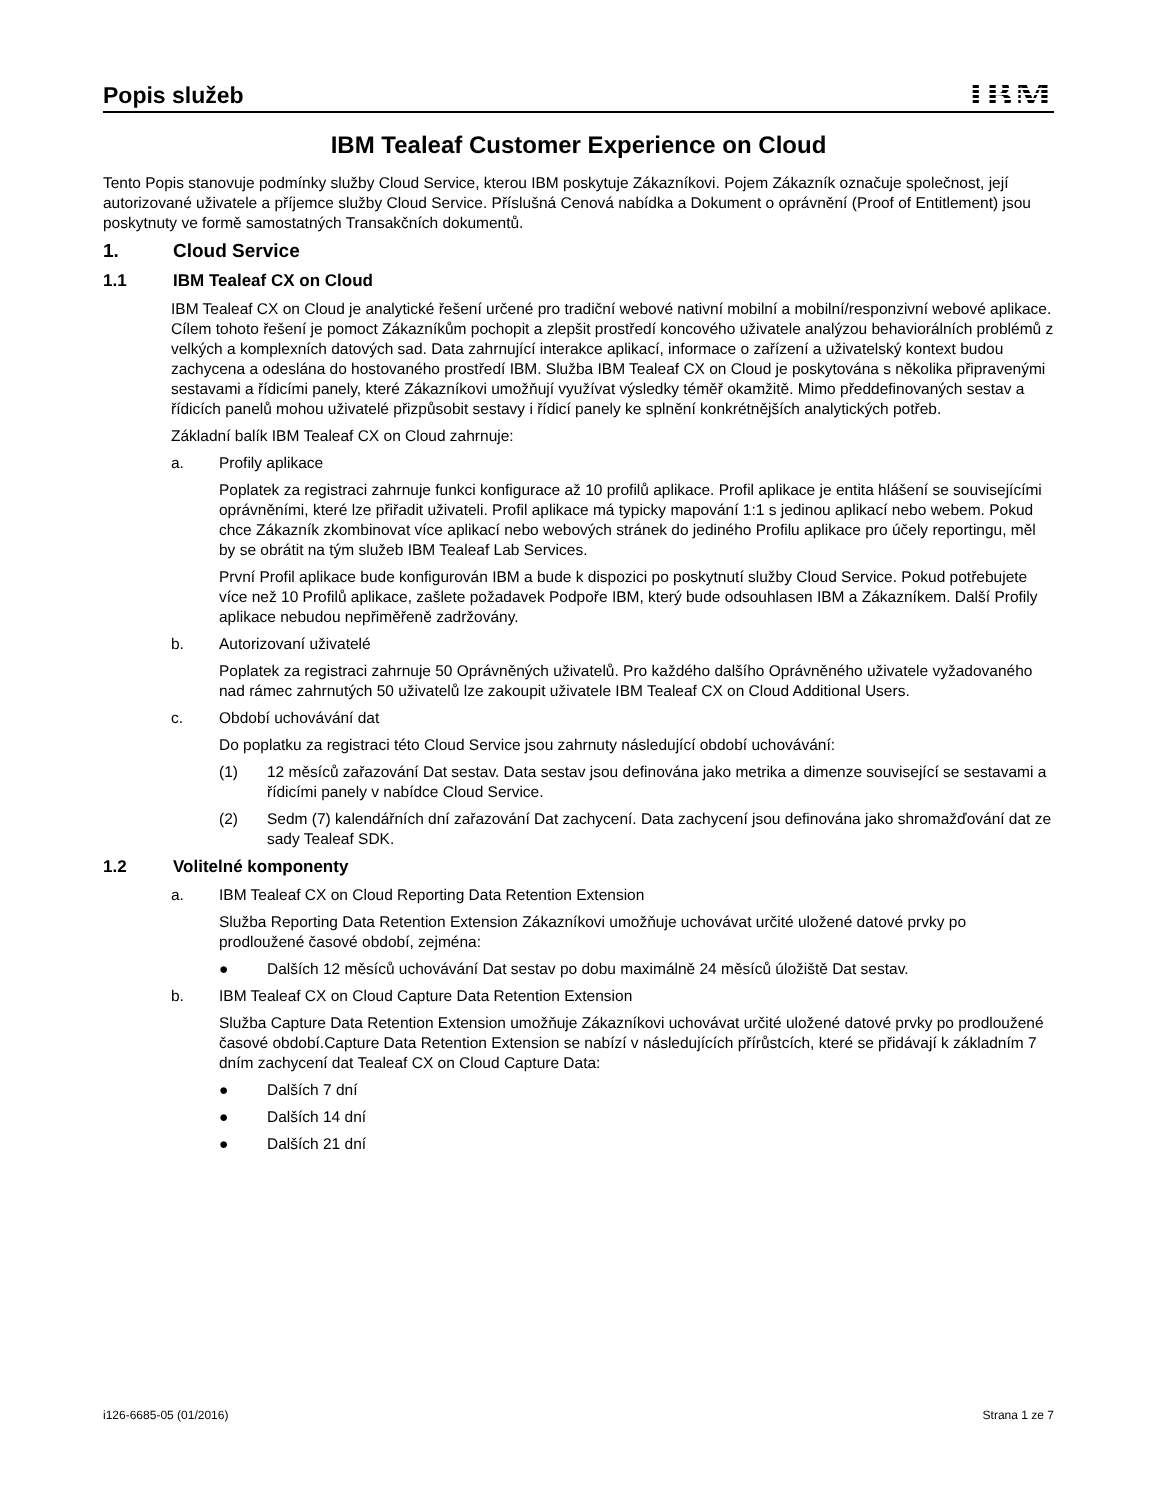Popis služeb
IBM
IBM Tealeaf Customer Experience on Cloud
Tento Popis stanovuje podmínky služby Cloud Service, kterou IBM poskytuje Zákazníkovi. Pojem Zákazník označuje společnost, její autorizované uživatele a příjemce služby Cloud Service. Příslušná Cenová nabídka a Dokument o oprávnění (Proof of Entitlement) jsou poskytnuty ve formě samostatných Transakčních dokumentů.
1. Cloud Service
1.1 IBM Tealeaf CX on Cloud
IBM Tealeaf CX on Cloud je analytické řešení určené pro tradiční webové nativní mobilní a mobilní/responzivní webové aplikace. Cílem tohoto řešení je pomoct Zákazníkům pochopit a zlepšit prostředí koncového uživatele analýzou behaviorálních problémů z velkých a komplexních datových sad. Data zahrnující interakce aplikací, informace o zařízení a uživatelský kontext budou zachycena a odeslána do hostovaného prostředí IBM. Služba IBM Tealeaf CX on Cloud je poskytována s několika připravenými sestavami a řídicími panely, které Zákazníkovi umožňují využívat výsledky téměř okamžitě. Mimo předdefinovaných sestav a řídicích panelů mohou uživatelé přizpůsobit sestavy i řídicí panely ke splnění konkrétnějších analytických potřeb.
Základní balík IBM Tealeaf CX on Cloud zahrnuje:
a. Profily aplikace
Poplatek za registraci zahrnuje funkci konfigurace až 10 profilů aplikace. Profil aplikace je entita hlášení se souvisejícími oprávněními, které lze přiřadit uživateli. Profil aplikace má typicky mapování 1:1 s jedinou aplikací nebo webem. Pokud chce Zákazník zkombinovat více aplikací nebo webových stránek do jediného Profilu aplikace pro účely reportingu, měl by se obrátit na tým služeb IBM Tealeaf Lab Services.
První Profil aplikace bude konfigurován IBM a bude k dispozici po poskytnutí služby Cloud Service. Pokud potřebujete více než 10 Profilů aplikace, zašlete požadavek Podpoře IBM, který bude odsouhlasen IBM a Zákazníkem. Další Profily aplikace nebudou nepřiměřeně zadržovány.
b. Autorizovaní uživatelé
Poplatek za registraci zahrnuje 50 Oprávněných uživatelů. Pro každého dalšího Oprávněného uživatele vyžadovaného nad rámec zahrnutých 50 uživatelů lze zakoupit uživatele IBM Tealeaf CX on Cloud Additional Users.
c. Období uchovávání dat
Do poplatku za registraci této Cloud Service jsou zahrnuty následující období uchovávání:
(1) 12 měsíců zařazování Dat sestav. Data sestav jsou definována jako metrika a dimenze související se sestavami a řídicími panely v nabídce Cloud Service.
(2) Sedm (7) kalendářních dní zařazování Dat zachycení. Data zachycení jsou definována jako shromažďování dat ze sady Tealeaf SDK.
1.2 Volitelné komponenty
a. IBM Tealeaf CX on Cloud Reporting Data Retention Extension
Služba Reporting Data Retention Extension Zákazníkovi umožňuje uchovávat určité uložené datové prvky po prodloužené časové období, zejména:
● Dalších 12 měsíců uchovávání Dat sestav po dobu maximálně 24 měsíců úložiště Dat sestav.
b. IBM Tealeaf CX on Cloud Capture Data Retention Extension
Služba Capture Data Retention Extension umožňuje Zákazníkovi uchovávat určité uložené datové prvky po prodloužené časové období.Capture Data Retention Extension se nabízí v následujících přírůstcích, které se přidávají k základním 7 dním zachycení dat Tealeaf CX on Cloud Capture Data:
● Dalších 7 dní
● Dalších 14 dní
● Dalších 21 dní
i126-6685-05 (01/2016) Strana 1 ze 7